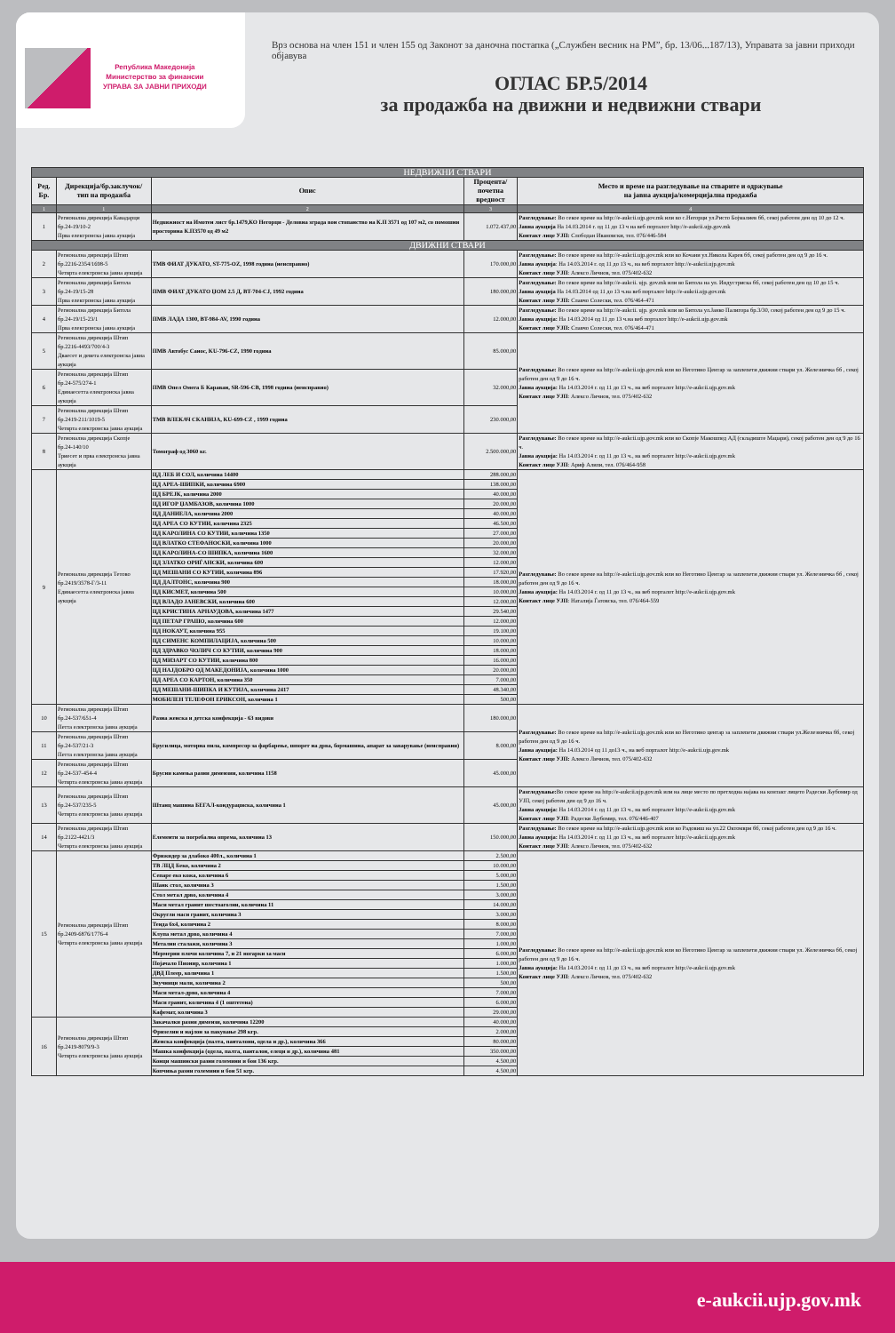Република Македонија
Министерство за финансии
УПРАВА ЗА ЈАВНИ ПРИХОДИ
Врз основа на член 151 и член 155 од Законот за даночна постапка („Службен весник на РМ”, бр. 13/06...187/13), Управата за јавни приходи објавува
ОГЛАС БР.5/2014
за продажба на движни и недвижни ствари
| НЕДВИЖНИ СТВАРИ | | | | |
| Ред. Бр. | Дирекција/бр.заклучок/ тип на продажба | Опис | Процента/ почетна вредност | Место и време на разгледување на стварите и одржување на јавна аукција/комерцијална продажба |
| 1 | 1 | 2 | 3 | 4 |
| 1 | Регионална дирекција Кавадарци бр.24-19/10-2 Прва електронска јавна аукција | Недвижност на Имотен лист бр.1479,КО Негорци - Деловна зграда вон стопанство на К.П 3571 од 107 м2, со помошни просторина К.П3570 од 49 м2 | 1.072.437,00 | Разгледување: Во секое време на http://e-aukcii.ujp.gov.mk или во с.Негорци ул.Ристо Бојмалиев бб, секој работен ден од 10 до 12 ч. Јавна аукција На 14.03.2014 г. од 11 до 13 ч на веб порталот http://e-aukcii.ujp.gov.mk Контакт лице УЈП: Слободан Ивановски, тел. 076/446-584 |
| ДВИЖНИ СТВАРИ | | | | |
| 2 | Регионална дирекција Штип бр.2216-2354/1698-5 Четврта електронска јавна аукција | ТМВ ФИАТ ДУКАТО, ST-775-OZ, 1998 година (неисправно) | 170.000,00 | Разгледување: Во секое време на http://e-aukcii.ujp.gov.mk или во Кочани ул.Никола Карев бб, секој работен ден од 9 до 16 ч. Јавна аукција : На 14.03.2014 г. од 11 до 13 ч., на веб порталот http://e-aukcii.ujp.gov.mk Контакт лице УЈП : Алексо Личнов, тел. 075/402-632 |
| 3 | Регионална дирекција Битола бр.24-19/15-28 Прва електронска јавна аукција | ПМВ ФИАТ ДУКАТО ЏОМ 2.5 Д, BT-704-CJ, 1992 година | 180.000,00 | Разгледување: Во секое време на http://e-aukcii. ujp. gov.mk или во Битола на ул. Индустриска бб, секој работен ден од 10 до 15 ч. Јавна аукција На 14.03.2014 од 11 до 13 ч.на веб порталот http://e-aukcii.ujp.gov.mk Контакт лице УЈП: Славчо Солески, тел. 076/464-471 |
| 4 | Регионална дирекција Битола бр.24-19/15-23/1 Прва електронска јавна аукција | ПМВ ЛАДА 1300, BT-984-AV, 1990 година | 12.000,00 | Разгледување: Во секое време на http://e-aukcii. ujp. gov.mk или во Битола ул.Јанко Палигора бр.3/30, секој работен ден од 9 до 15 ч. Јавна аукција: На 14.03.2014 од 11 до 13 ч.на веб порталот http://e-aukcii.ujp.gov.mk Контакт лице УЈП: Славчо Солески, тел. 076/464-471 |
| 5 | Регионална дирекција Штип бр.2216-4493/700/4-3 Дваесет и девета електронска јавна аукција | ПМВ Автобус Санос, KU-796-CZ, 1990 година | 85.000,00 | Разгледување: Во секое време на http://e-aukcii.ujp.gov.mk или во Неготино Центар за заплenети движни ствари ул. Железничка бб , секој работен ден од 9 до 16 ч. Јавна аукција: На 14.03.2014 г. од 11 до 13 ч., на веб порталот http://e-aukcii.ujp.gov.mk Контакт лице УЈП : Алексо Личнов, тел. 075/402-632 |
| 6 | Регионална дирекција Штип бр.24-575/274-1 Единаесетта електронска јавна аукција | ПМВ Опел Омега Б Караван, SR-596-CB, 1998 година (неисправно) | 32.000,00 | |
| 7 | Регионална дирекција Штип бр.2419-211/1019-5 Четврта електронска јавна аукција | ТМВ ВЛЕКАЧ СКАНИЈА, KU-699-CZ , 1999 година | 230.000,00 | |
| 8 | Регионална дирекција Скопје бр.24-140/10 Триесет и прва електронска јавна аукција | Томограф од 3060 кг. | 2.500.000,00 | Разгледување: Во секое време на http://e-aukcii.ujp.gov.mk или во Скопје Макошпед АД (складиште Маџари), секој работен ден од 9 до 16 ч. Јавна аукција: На 14.03.2014 г. од 11 до 13 ч., на веб порталот http://e-aukcii.ujp.gov.mk Контакт лице УЈП : Ариф Алили, тел. 076/464-958 |
| 9 | Регионална дирекција Тетово бр.2419/3578-Г/3-11 Единаесетта електронска јавна аукција | ЦД ЛЕБ И СОЛ, количина 14400 | 288.000,00 | Разгледување: Во секое време на http://e-aukcii.ujp.gov.mk или во Неготино Центар за заплenети движни ствари ул. Железничка бб , секој работен ден од 9 до 16 ч. Јавна аукција: На 14.03.2014 г. од 11 до 13 ч., на веб порталот http://e-aukcii.ujp.gov.mk Контакт лице УЈП : Наталија Ѓатовска, тел. 076/464-559 |
| | | ЦД АРЕА-ШИПКИ, количина 6900 | 138.000,00 | |
| | | ЦД БРЕЈК, количина 2000 | 40.000,00 | |
| | | ЦД ИГОР ЏАМБАЗОВ, количина 1000 | 20.000,00 | |
| | | ЦД ДАНИЕЛА, количина 2000 | 40.000,00 | |
| | | ЦД АРЕА СО КУТИИ, количина 2325 | 46.500,00 | |
| | | ЦД КАРОЛИНА СО КУТИИ, количина 1350 | 27.000,00 | |
| | | ЦД ВЛАТКО СТЕФАНОСКИ, количина 1000 | 20.000,00 | |
| | | ЦД КАРОЛИНА-СО ШИПКА, количина 1600 | 32.000,00 | |
| | | ЦД ЗЛАТКО ОРИЃАНСКИ, количина 600 | 12.000,00 | |
| | | ЦД МЕШАНИ СО КУТИИ, количина 896 | 17.920,00 | |
| | | ЦД ДАЛТОНС, количина 900 | 18.000,00 | |
| | | ЦД КИСМЕТ, количина 500 | 10.000,00 | |
| | | ЦД ВЛАДО ЈАНЕВСКИ, количина 600 | 12.000,00 | |
| | | ЦД КРИСТИНА АРНАУДОВА, количина 1477 | 29.540,00 | |
| | | ЦД ПЕТАР ГРАШО, количина 600 | 12.000,00 | |
| | | ЦД НОКАУТ, количина 955 | 19.100,00 | |
| | | ЦД СИМЕНС КОМПИЛАЦИЈА, количина 500 | 10.000,00 | |
| | | ЦД ЗДРАВКО ЧОЛИЧ СО КУТИИ, количина 900 | 18.000,00 | |
| | | ЦД МИЗАРТ СО КУТИИ, количина 800 | 16.000,00 | |
| | | ЦД НАЈДОБРО ОД МАКЕДОНИЈА, количина 1000 | 20.000,00 | |
| | | ЦД АРЕА СО КАРТОН, количина 350 | 7.000,00 | |
| | | ЦД МЕШАНИ-ШИПКА И КУТИЈА, количина 2417 | 48.340,00 | |
| | | МОБИЛЕН ТЕЛЕФОН ЕРИКСОН, количина 1 | 500,00 | |
| 10 | Регионална дирекција Штип бр.24-537/651-4 Петта електронска јавна аукција | Разна женска и детска конфекција - 63 видови | 180.000,00 | Разгледување: Во секое време на http://e-aukcii.ujp.gov.mk или во Неготино центар за заплenети движни ствари ул.Железничка бб, секој работен ден од 9 до 16 ч. Јавна аукција: На 14.03.2014 од 11 до13 ч., на веб порталот http://e-aukcii.ujp.gov.mk Контакт лице УЈП: Алексо Личнов, тел. 075/402-632 |
| 11 | Регионална дирекција Штип бр.24-537/21-3 Петта електронска јавна аукција | Брусилица, моторна пила, компресор за фарбарење, шпорет на дрва, бормашина, апарат за заварување (неисправни) | 8.000,00 | |
| 12 | Регионална дирекција Штип бр.24-537-454-4 Четврта електронска јавна аукција | Брусни камења разни димензии, количина 1158 | 45.000,00 | |
| 13 | Регионална дирекција Штип бр.24-537/235-5 Четврта електронска јавна аукција | Штанц машина БЕГАЛ-кондураџиска, количина 1 | 45.000,00 | Разгледување: Во секое време на http://e-aukcii.ujp.gov.mk или на лице место по претходна најава на контакт лицето Радески Љубомир од УЈП, секој работен ден од 9 до 16 ч. Јавна аукција: На 14.03.2014 г. од 11 до 13 ч., на веб порталот http://e-aukcii.ujp.gov.mk Контакт лице УЈП : Радески Љубомир, тел. 076/446-407 |
| 14 | Регионална дирекција Штип бр.2122-4421/3 Четврта електронска јавна аукција | Елементи за погребална опрема, количина 13 | 150.000,00 | Разгледување: Во секое време на http://e-aukcii.ujp.gov.mk или во Радовиш на ул.22 Октомври бб, секој работен ден од 9 до 16 ч. Јавна аукција: На 14.03.2014 г. од 11 до 13 ч., на веб порталот http://e-aukcii.ujp.gov.mk Контакт лице УЈП : Алексо Личнов, тел. 075/402-632 |
| 15 | Регионална дирекција Штип бр.2409-6876/1776-4 Четврта електронска јавна аукција | Фрижидер за длабоко 400л., количина 1 | 2.500,00 | Разгледување: Во секое време на http://e-aukcii.ujp.gov.mk или во Неготино Центар за заплenети движни ствари ул. Железничка бб, секој работен ден од 9 до 16 ч. Јавна аукција: На 14.03.2014 г. од 11 до 13 ч., на веб порталот http://e-aukcii.ujp.gov.mk Контакт лице УЈП : Алексо Личнов, тел. 075/402-632 |
| | | ТВ ЛЦД Беко, количина 2 | 10.000,00 | |
| | | Сепаре еко кожа, количина 6 | 5.000,00 | |
| | | Шанк стол, количина 3 | 1.500,00 | |
| | | Стол метал дрво, количина 4 | 3.000,00 | |
| | | Маси метал гранит шестоаголни, количина 11 | 14.000,00 | |
| | | Округли маси гранит, количина 3 | 3.000,00 | |
| | | Тенда 6х4, количина 2 | 8.000,00 | |
| | | Клупа метал дрво, количина 4 | 7.000,00 | |
| | | Метални сталажи, количина 3 | 1.000,00 | |
| | | Мермерни плочи количина 7, и 21 ногарки за маси | 6.000,00 | |
| | | Појачало Пионир, количина 1 | 1.000,00 | |
| | | ДВД Плеер, количина 1 | 1.500,00 | |
| | | Звучници мали, количина 2 | 500,00 | |
| | | Маси метал-дрво, количина 4 | 7.000,00 | |
| | | Маси гранит, количина 4 (1 оштетена) | 6.000,00 | |
| | | Кафемат, количина 3 | 29.000,00 | |
| 16 | Регионална дирекција Штип бр.2419-8079/9-3 Четврта електронска јавна аукција | Закачалки разни димензи, количина 12200 | 40.000,00 | |
| | | Фризелин и најлон за пакување 298 кгр. | 2.000,00 | |
| | | Женска конфекција (палта, панталони, одела и др.), количина 366 | 80.000,00 | |
| | | Машка конфекција (одела, палта, панталон, елеци и др.), количина 481 | 350.000,00 | |
| | | Конци машински разни големини и бои 136 кгр. | 4.500,00 | |
| | | Копчиња разни големини и бои 51 кгр. | 4.500,00 | |
e-aukcii.ujp.gov.mk